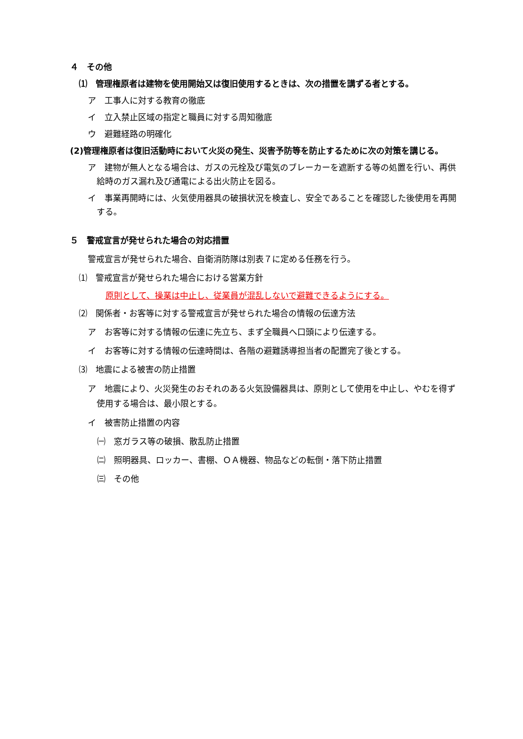４　その他
⑴　管理権原者は建物を使用開始又は復旧使用するときは、次の措置を講ずる者とする。
ア　工事人に対する教育の徹底
イ　立入禁止区域の指定と職員に対する周知徹底
ウ　避難経路の明確化
(2)管理権原者は復旧活動時において火災の発生、災害予防等を防止するために次の対策を講じる。
ア　建物が無人となる場合は、ガスの元栓及び電気のブレーカーを遮断する等の処置を行い、再供給時のガス漏れ及び通電による出火防止を図る。
イ　事業再開時には、火気使用器具の破損状況を検査し、安全であることを確認した後使用を再開する。
５　警戒宣言が発せられた場合の対応措置
警戒宣言が発せられた場合、自衛消防隊は別表７に定める任務を行う。
⑴　警戒宣言が発せられた場合における営業方針
原則として、操業は中止し、従業員が混乱しないで避難できるようにする。
⑵　関係者・お客等に対する警戒宣言が発せられた場合の情報の伝達方法
ア　お客等に対する情報の伝達に先立ち、まず全職員へ口頭により伝達する。
イ　お客等に対する情報の伝達時間は、各階の避難誘導担当者の配置完了後とする。
⑶　地震による被害の防止措置
ア　地震により、火災発生のおそれのある火気設備器具は、原則として使用を中止し、やむを得ず使用する場合は、最小限とする。
イ　被害防止措置の内容
㈠　窓ガラス等の破損、散乱防止措置
㈡　照明器具、ロッカー、書棚、ＯＡ機器、物品などの転倒・落下防止措置
㈢　その他